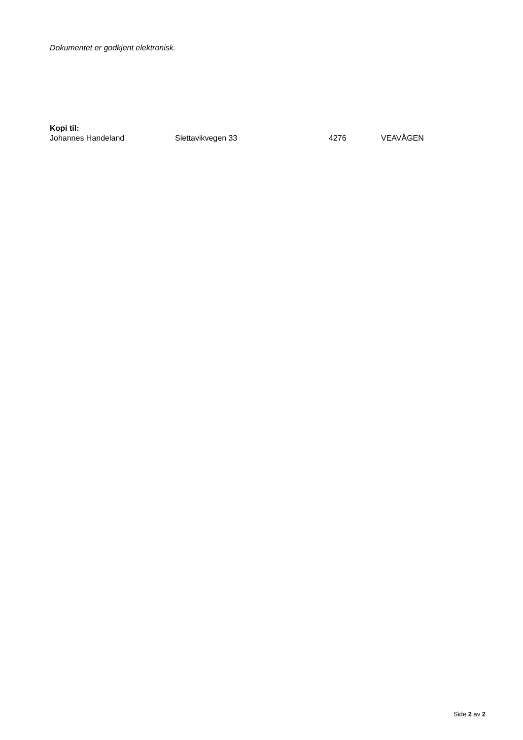Dokumentet er godkjent elektronisk.
Kopi til:
| Johannes Handeland | Slettavikvegen 33 | 4276 | VEAVÅGEN |
Side 2 av 2